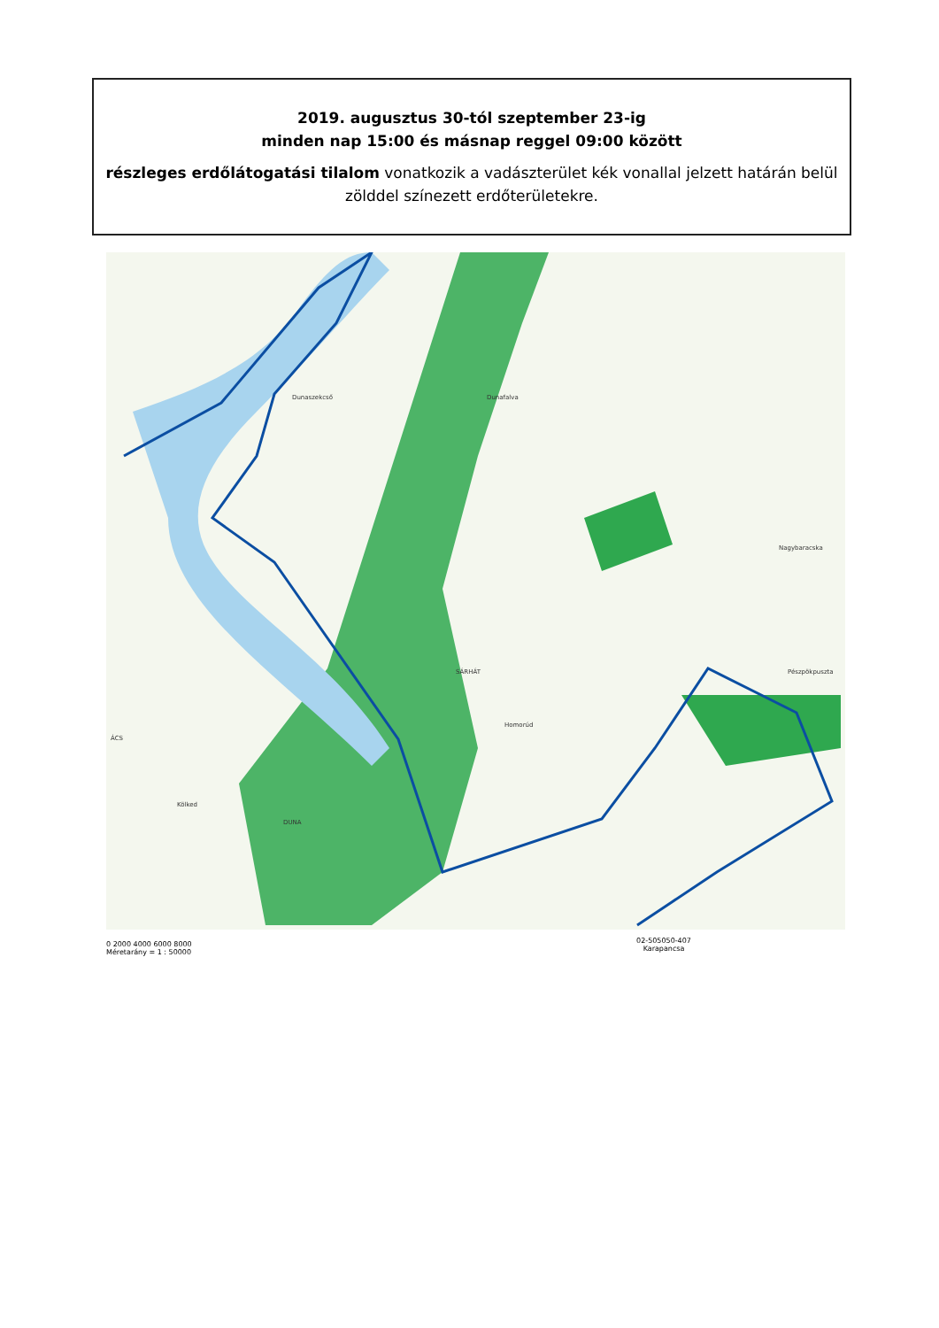2019. augusztus 30-tól szeptember 23-ig
minden nap 15:00 és másnap reggel 09:00 között
részleges erdőlátogatási tilalom vonatkozik a vadászterület kék vonallal jelzett határán belül zölddel színezett erdőterületekre.
Dunaszekcső Dunafalva
Nagybaracska
ÁCS
Homorúd
Kölked
SÁRHÁT Pészpökpuszta
DUNA
0 2000 4000 6000 8000
Méretarány = 1 : 50000
02-505050-407
Karapancsa